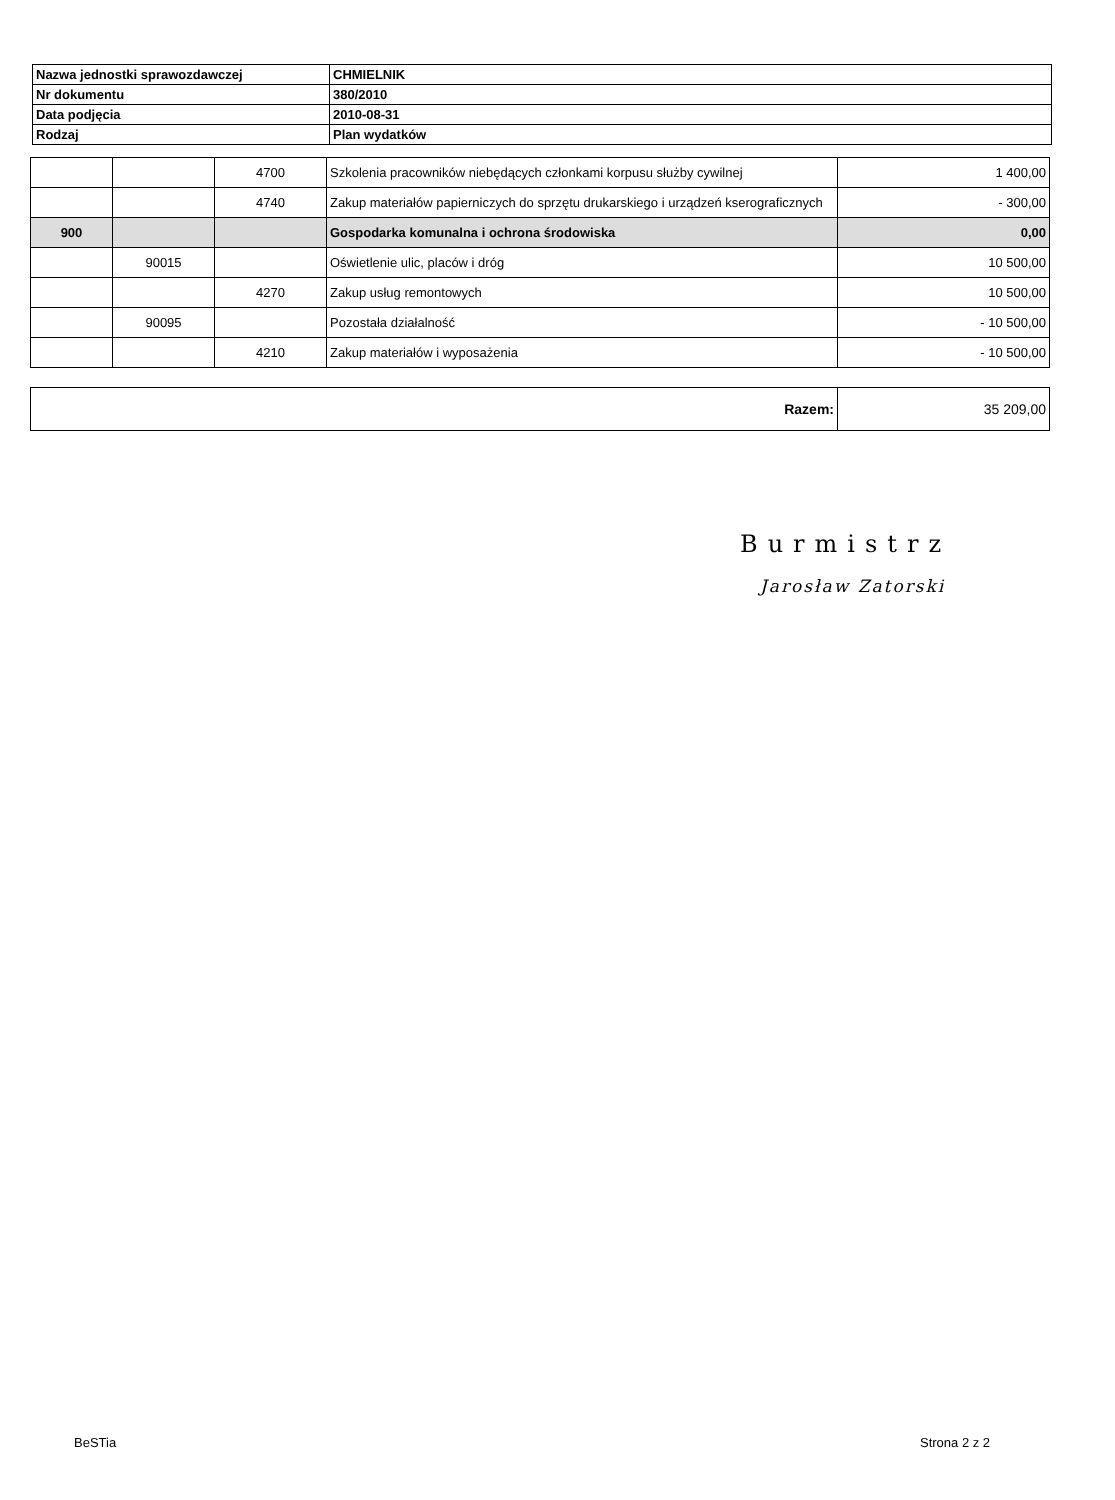| Nazwa jednostki sprawozdawczej | CHMIELNIK |
| Nr dokumentu | 380/2010 |
| Data podjęcia | 2010-08-31 |
| Rodzaj | Plan wydatków |
| | | 4700 | Szkolenia pracowników niebędących członkami korpusu służby cywilnej | 1 400,00 |
| | | 4740 | Zakup materiałów papierniczych do sprzętu drukarskiego i urządzeń kserograficznych | - 300,00 |
| 900 | | | Gospodarka komunalna i ochrona środowiska | 0,00 |
| | 90015 | | Oświetlenie ulic, placów i dróg | 10 500,00 |
| | | 4270 | Zakup usług remontowych | 10 500,00 |
| | 90095 | | Pozostała działalność | - 10 500,00 |
| | | 4210 | Zakup materiałów i wyposażenia | - 10 500,00 |
| Razem: | 35 209,00 |
Burmistrz
Jarosław Zatorski
BeSTia Strona 2 z 2